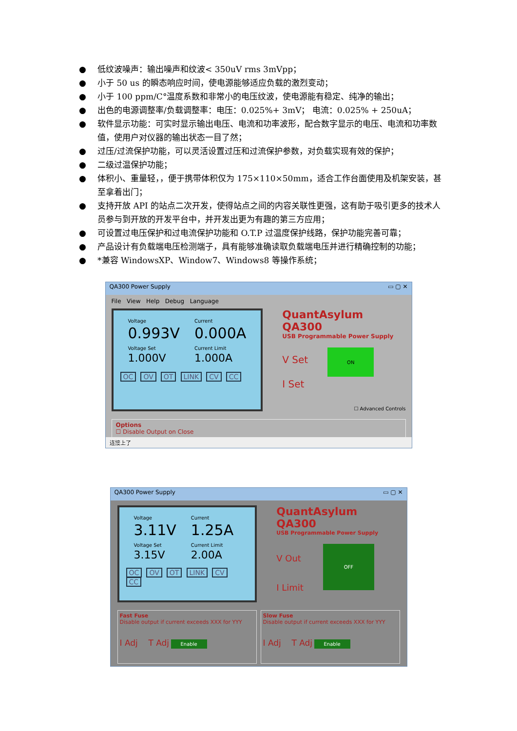● 低纹波噪声：输出噪声和纹波< 350uV rms 3mVpp；
● 小于 50 us 的瞬态响应时间，使电源能够适应负载的激烈变动；
● 小于 100 ppm/C°温度系数和非常小的电压纹波，使电源能有稳定、纯净的输出；
● 出色的电源调整率/负载调整率：电压：0.025%+ 3mV； 电流：0.025% + 250uA；
● 软件显示功能：可实时显示输出电压、电流和功率波形，配合数字显示的电压、电流和功率数值，使用户对仪器的输出状态一目了然；
● 过压/过流保护功能，可以灵活设置过压和过流保护参数，对负载实现有效的保护；
● 二级过温保护功能；
● 体积小、重量轻，，便于携带体积仅为 175×110×50mm，适合工作台面使用及机架安装，甚至拿着出门；
● 支持开放 API 的站点二次开发，使得站点之间的内容关联性更强，这有助于吸引更多的技术人员参与到开放的开发平台中，并开发出更为有趣的第三方应用；
● 可设置过电压保护和过电流保护功能和 O.T.P 过温度保护线路，保护功能完善可靠；
● 产品设计有负载端电压检测端子，具有能够准确读取负载端电压并进行精确控制的功能；
● *兼容 WindowsXP、Window7、Windows8 等操作系统；
QA300 Power Supply ▭ ▢ ✕
File View Help Debug Language
| Voltage 0.993V | Current 0.000A |
| Voltage Set 1.000V | Current Limit 1.000A |
OC OV OT LINK CV CC
QuantAsylum QA300
USB Programmable Power Supply
V Set
I Set
ON
☐ Advanced Controls
Options
☐ Disable Output on Close
连接上了
QA300 Power Supply ▭ ▢ ✕
| Voltage 3.11V | Current 1.25A |
| Voltage Set 3.15V | Current Limit 2.00A |
OC OV OT LINK CV CC
QuantAsylum QA300
USB Programmable Power Supply
V Out
I Limit
OFF
Fast Fuse
Disable output if current exceeds XXX for YYY
I Adj T Adj Enable
Slow Fuse
Disable output if current exceeds XXX for YYY
I Adj T Adj Enable